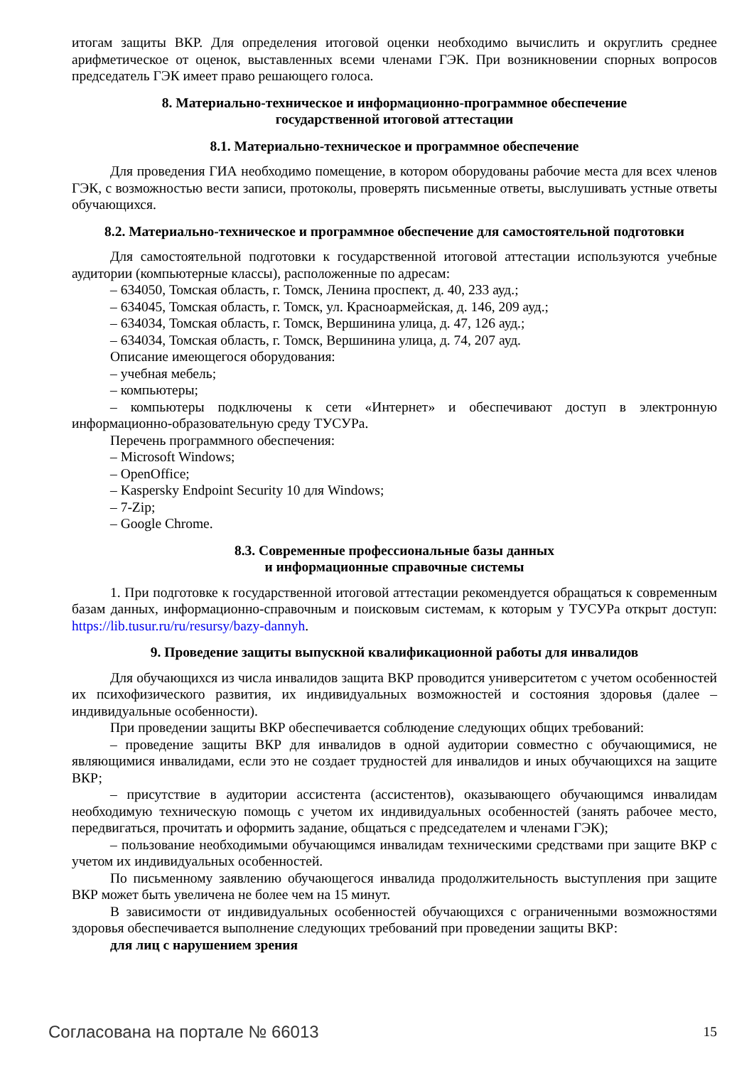итогам защиты ВКР. Для определения итоговой оценки необходимо вычислить и округлить среднее арифметическое от оценок, выставленных всеми членами ГЭК. При возникновении спорных вопросов председатель ГЭК имеет право решающего голоса.
8. Материально-техническое и информационно-программное обеспечение
государственной итоговой аттестации
8.1. Материально-техническое и программное обеспечение
Для проведения ГИА необходимо помещение, в котором оборудованы рабочие места для всех членов ГЭК, с возможностью вести записи, протоколы, проверять письменные ответы, выслушивать устные ответы обучающихся.
8.2. Материально-техническое и программное обеспечение для самостоятельной подготовки
Для самостоятельной подготовки к государственной итоговой аттестации используются учебные аудитории (компьютерные классы), расположенные по адресам:
– 634050, Томская область, г. Томск, Ленина проспект, д. 40, 233 ауд.;
– 634045, Томская область, г. Томск, ул. Красноармейская, д. 146, 209 ауд.;
– 634034, Томская область, г. Томск, Вершинина улица, д. 47, 126 ауд.;
– 634034, Томская область, г. Томск, Вершинина улица, д. 74, 207 ауд.
Описание имеющегося оборудования:
– учебная мебель;
– компьютеры;
– компьютеры подключены к сети «Интернет» и обеспечивают доступ в электронную информационно-образовательную среду ТУСУРа.
Перечень программного обеспечения:
– Microsoft Windows;
– OpenOffice;
– Kaspersky Endpoint Security 10 для Windows;
– 7-Zip;
– Google Chrome.
8.3. Современные профессиональные базы данных
и информационные справочные системы
1. При подготовке к государственной итоговой аттестации рекомендуется обращаться к современным базам данных, информационно-справочным и поисковым системам, к которым у ТУСУРа открыт доступ: https://lib.tusur.ru/ru/resursy/bazy-dannyh.
9. Проведение защиты выпускной квалификационной работы для инвалидов
Для обучающихся из числа инвалидов защита ВКР проводится университетом с учетом особенностей их психофизического развития, их индивидуальных возможностей и состояния здоровья (далее – индивидуальные особенности).
При проведении защиты ВКР обеспечивается соблюдение следующих общих требований:
– проведение защиты ВКР для инвалидов в одной аудитории совместно с обучающимися, не являющимися инвалидами, если это не создает трудностей для инвалидов и иных обучающихся на защите ВКР;
– присутствие в аудитории ассистента (ассистентов), оказывающего обучающимся инвалидам необходимую техническую помощь с учетом их индивидуальных особенностей (занять рабочее место, передвигаться, прочитать и оформить задание, общаться с председателем и членами ГЭК);
– пользование необходимыми обучающимся инвалидам техническими средствами при защите ВКР с учетом их индивидуальных особенностей.
По письменному заявлению обучающегося инвалида продолжительность выступления при защите ВКР может быть увеличена не более чем на 15 минут.
В зависимости от индивидуальных особенностей обучающихся с ограниченными возможностями здоровья обеспечивается выполнение следующих требований при проведении защиты ВКР:
для лиц с нарушением зрения
Согласована на портале № 66013 15